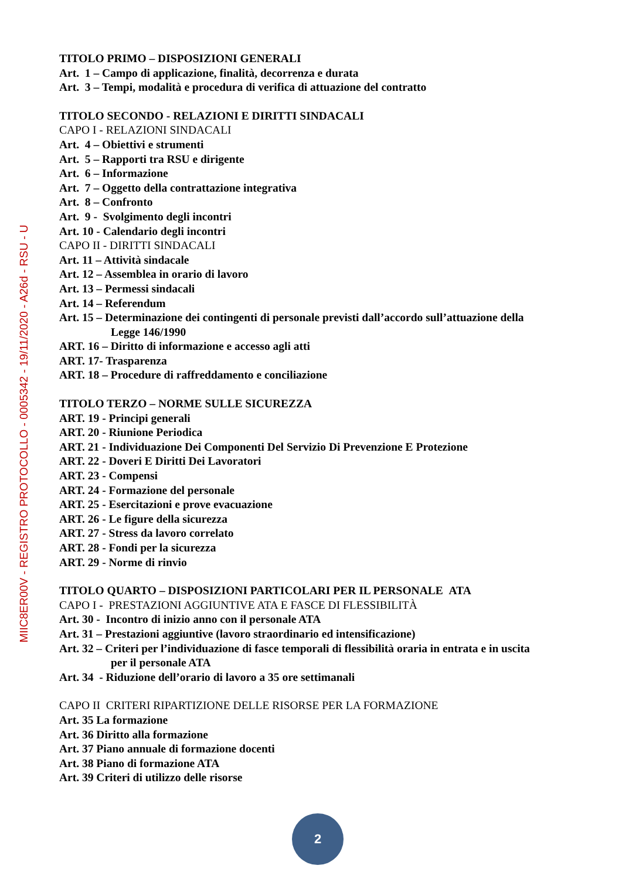TITOLO PRIMO – DISPOSIZIONI GENERALI
Art. 1 – Campo di applicazione, finalità, decorrenza e durata
Art. 3 – Tempi, modalità e procedura di verifica di attuazione del contratto
TITOLO SECONDO - RELAZIONI E DIRITTI SINDACALI
CAPO I - RELAZIONI SINDACALI
Art. 4 – Obiettivi e strumenti
Art. 5 – Rapporti tra RSU e dirigente
Art. 6 – Informazione
Art. 7 – Oggetto della contrattazione integrativa
Art. 8 – Confronto
Art. 9 - Svolgimento degli incontri
Art. 10 - Calendario degli incontri
CAPO II - DIRITTI SINDACALI
Art. 11 – Attività sindacale
Art. 12 – Assemblea in orario di lavoro
Art. 13 – Permessi sindacali
Art. 14 – Referendum
Art. 15 – Determinazione dei contingenti di personale previsti dall’accordo sull’attuazione della
Legge 146/1990
ART. 16 – Diritto di informazione e accesso agli atti
ART. 17- Trasparenza
ART. 18 – Procedure di raffreddamento e conciliazione
TITOLO TERZO – NORME SULLE SICUREZZA
ART. 19 - Principi generali
ART. 20 - Riunione Periodica
ART. 21 - Individuazione Dei Componenti Del Servizio Di Prevenzione E Protezione
ART. 22 - Doveri E Diritti Dei Lavoratori
ART. 23 - Compensi
ART. 24 - Formazione del personale
ART. 25 - Esercitazioni e prove evacuazione
ART. 26 - Le figure della sicurezza
ART. 27 - Stress da lavoro correlato
ART. 28 - Fondi per la sicurezza
ART. 29 - Norme di rinvio
TITOLO QUARTO – DISPOSIZIONI PARTICOLARI PER IL PERSONALE ATA
CAPO I - PRESTAZIONI AGGIUNTIVE ATA E FASCE DI FLESSIBILITÀ
Art. 30 - Incontro di inizio anno con il personale ATA
Art. 31 – Prestazioni aggiuntive (lavoro straordinario ed intensificazione)
Art. 32 – Criteri per l’individuazione di fasce temporali di flessibilità oraria in entrata e in uscita
per il personale ATA
Art. 34 - Riduzione dell’orario di lavoro a 35 ore settimanali
CAPO II CRITERI RIPARTIZIONE DELLE RISORSE PER LA FORMAZIONE
Art. 35 La formazione
Art. 36 Diritto alla formazione
Art. 37 Piano annuale di formazione docenti
Art. 38 Piano di formazione ATA
Art. 39 Criteri di utilizzo delle risorse
MIIC8ER00V - REGISTRO PROTOCOLLO - 0005342 - 19/11/2020 - A26d - RSU - U
2